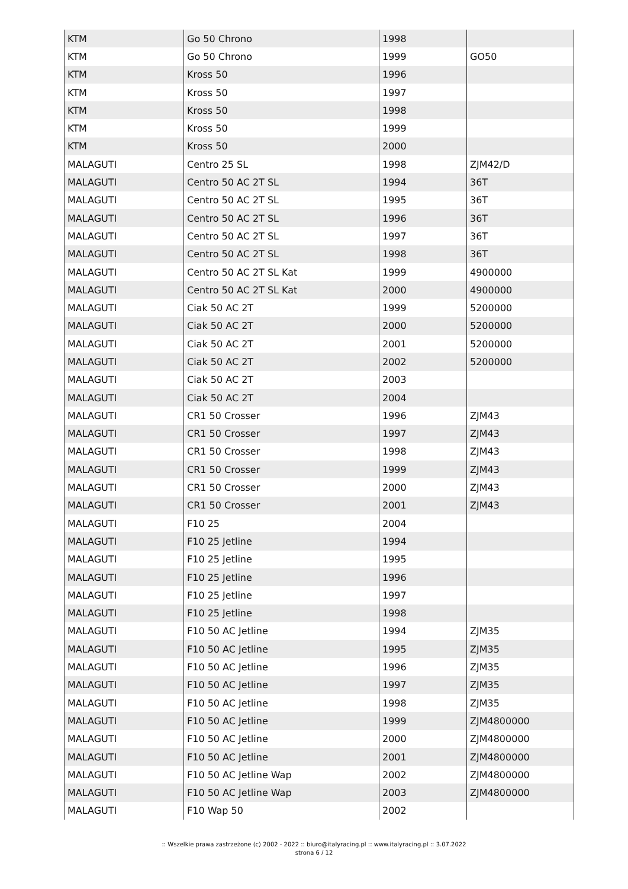| KTM | Go 50 Chrono | 1998 | |
| KTM | Go 50 Chrono | 1999 | GO50 |
| KTM | Kross 50 | 1996 | |
| KTM | Kross 50 | 1997 | |
| KTM | Kross 50 | 1998 | |
| KTM | Kross 50 | 1999 | |
| KTM | Kross 50 | 2000 | |
| MALAGUTI | Centro 25 SL | 1998 | ZJM42/D |
| MALAGUTI | Centro 50 AC 2T SL | 1994 | 36T |
| MALAGUTI | Centro 50 AC 2T SL | 1995 | 36T |
| MALAGUTI | Centro 50 AC 2T SL | 1996 | 36T |
| MALAGUTI | Centro 50 AC 2T SL | 1997 | 36T |
| MALAGUTI | Centro 50 AC 2T SL | 1998 | 36T |
| MALAGUTI | Centro 50 AC 2T SL Kat | 1999 | 4900000 |
| MALAGUTI | Centro 50 AC 2T SL Kat | 2000 | 4900000 |
| MALAGUTI | Ciak 50 AC 2T | 1999 | 5200000 |
| MALAGUTI | Ciak 50 AC 2T | 2000 | 5200000 |
| MALAGUTI | Ciak 50 AC 2T | 2001 | 5200000 |
| MALAGUTI | Ciak 50 AC 2T | 2002 | 5200000 |
| MALAGUTI | Ciak 50 AC 2T | 2003 | |
| MALAGUTI | Ciak 50 AC 2T | 2004 | |
| MALAGUTI | CR1 50 Crosser | 1996 | ZJM43 |
| MALAGUTI | CR1 50 Crosser | 1997 | ZJM43 |
| MALAGUTI | CR1 50 Crosser | 1998 | ZJM43 |
| MALAGUTI | CR1 50 Crosser | 1999 | ZJM43 |
| MALAGUTI | CR1 50 Crosser | 2000 | ZJM43 |
| MALAGUTI | CR1 50 Crosser | 2001 | ZJM43 |
| MALAGUTI | F10 25 | 2004 | |
| MALAGUTI | F10 25 Jetline | 1994 | |
| MALAGUTI | F10 25 Jetline | 1995 | |
| MALAGUTI | F10 25 Jetline | 1996 | |
| MALAGUTI | F10 25 Jetline | 1997 | |
| MALAGUTI | F10 25 Jetline | 1998 | |
| MALAGUTI | F10 50 AC Jetline | 1994 | ZJM35 |
| MALAGUTI | F10 50 AC Jetline | 1995 | ZJM35 |
| MALAGUTI | F10 50 AC Jetline | 1996 | ZJM35 |
| MALAGUTI | F10 50 AC Jetline | 1997 | ZJM35 |
| MALAGUTI | F10 50 AC Jetline | 1998 | ZJM35 |
| MALAGUTI | F10 50 AC Jetline | 1999 | ZJM4800000 |
| MALAGUTI | F10 50 AC Jetline | 2000 | ZJM4800000 |
| MALAGUTI | F10 50 AC Jetline | 2001 | ZJM4800000 |
| MALAGUTI | F10 50 AC Jetline Wap | 2002 | ZJM4800000 |
| MALAGUTI | F10 50 AC Jetline Wap | 2003 | ZJM4800000 |
| MALAGUTI | F10 Wap 50 | 2002 | |
:: Wszelkie prawa zastrzeżone (c) 2002 - 2022 :: biuro@italyracing.pl :: www.italyracing.pl :: 3.07.2022
strona 6 / 12